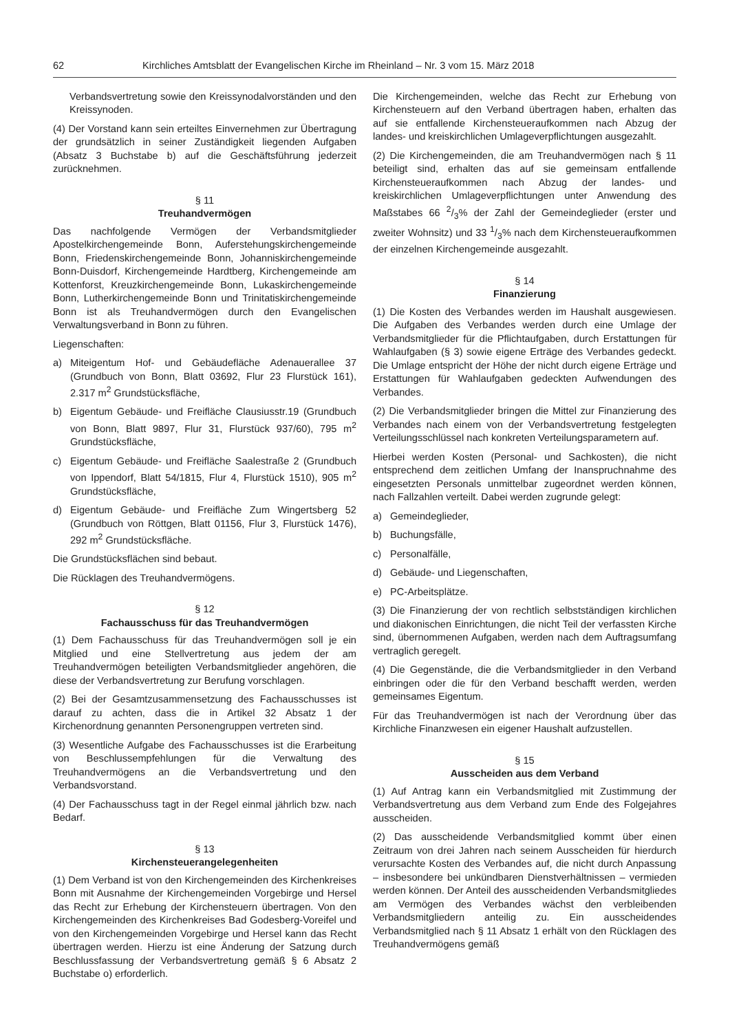62 Kirchliches Amtsblatt der Evangelischen Kirche im Rheinland – Nr. 3 vom 15. März 2018
Verbandsvertretung sowie den Kreissynodalvorständen und den Kreissynoden.
(4) Der Vorstand kann sein erteiltes Einvernehmen zur Übertragung der grundsätzlich in seiner Zuständigkeit liegenden Aufgaben (Absatz 3 Buchstabe b) auf die Geschäftsführung jederzeit zurücknehmen.
§ 11
Treuhandvermögen
Das nachfolgende Vermögen der Verbandsmitglieder Apostelkirchengemeinde Bonn, Auferstehungskirchengemeinde Bonn, Friedenskirchengemeinde Bonn, Johanniskirchengemeinde Bonn-Duisdorf, Kirchengemeinde Hardtberg, Kirchengemeinde am Kottenforst, Kreuzkirchengemeinde Bonn, Lukaskirchengemeinde Bonn, Lutherkirchengemeinde Bonn und Trinitatiskirchengemeinde Bonn ist als Treuhandvermögen durch den Evangelischen Verwaltungsverband in Bonn zu führen.
Liegenschaften:
a) Miteigentum Hof- und Gebäudefläche Adenauerallee 37 (Grundbuch von Bonn, Blatt 03692, Flur 23 Flurstück 161), 2.317 m<sup>2</sup> Grundstücksfläche,
b) Eigentum Gebäude- und Freifläche Clausiusstr.19 (Grundbuch von Bonn, Blatt 9897, Flur 31, Flurstück 937/60), 795 m<sup>2</sup> Grundstücksfläche,
c) Eigentum Gebäude- und Freifläche Saalestraße 2 (Grundbuch von Ippendorf, Blatt 54/1815, Flur 4, Flurstück 1510), 905 m<sup>2</sup> Grundstücksfläche,
d) Eigentum Gebäude- und Freifläche Zum Wingertsberg 52 (Grundbuch von Röttgen, Blatt 01156, Flur 3, Flurstück 1476), 292 m<sup>2</sup> Grundstücksfläche.
Die Grundstücksflächen sind bebaut.
Die Rücklagen des Treuhandvermögens.
§ 12
Fachausschuss für das Treuhandvermögen
(1) Dem Fachausschuss für das Treuhandvermögen soll je ein Mitglied und eine Stellvertretung aus jedem der am Treuhandvermögen beteiligten Verbandsmitglieder angehören, die diese der Verbandsvertretung zur Berufung vorschlagen.
(2) Bei der Gesamtzusammensetzung des Fachausschusses ist darauf zu achten, dass die in Artikel 32 Absatz 1 der Kirchenordnung genannten Personengruppen vertreten sind.
(3) Wesentliche Aufgabe des Fachausschusses ist die Erarbeitung von Beschlussempfehlungen für die Verwaltung des Treuhandvermögens an die Verbandsvertretung und den Verbandsvorstand.
(4) Der Fachausschuss tagt in der Regel einmal jährlich bzw. nach Bedarf.
§ 13
Kirchensteuerangelegenheiten
(1) Dem Verband ist von den Kirchengemeinden des Kirchenkreises Bonn mit Ausnahme der Kirchengemeinden Vorgebirge und Hersel das Recht zur Erhebung der Kirchensteuern übertragen. Von den Kirchengemeinden des Kirchenkreises Bad Godesberg-Voreifel und von den Kirchengemeinden Vorgebirge und Hersel kann das Recht übertragen werden. Hierzu ist eine Änderung der Satzung durch Beschlussfassung der Verbandsvertretung gemäß § 6 Absatz 2 Buchstabe o) erforderlich.
Die Kirchengemeinden, welche das Recht zur Erhebung von Kirchensteuern auf den Verband übertragen haben, erhalten das auf sie entfallende Kirchensteueraufkommen nach Abzug der landes- und kreiskirchlichen Umlageverpflichtungen ausgezahlt.
(2) Die Kirchengemeinden, die am Treuhandvermögen nach § 11 beteiligt sind, erhalten das auf sie gemeinsam entfallende Kirchensteueraufkommen nach Abzug der landes- und kreiskirchlichen Umlageverpflichtungen unter Anwendung des Maßstabes 66 2/3% der Zahl der Gemeindeglieder (erster und zweiter Wohnsitz) und 33 1/3% nach dem Kirchensteueraufkommen der einzelnen Kirchengemeinde ausgezahlt.
§ 14
Finanzierung
(1) Die Kosten des Verbandes werden im Haushalt ausgewiesen. Die Aufgaben des Verbandes werden durch eine Umlage der Verbandsmitglieder für die Pflichtaufgaben, durch Erstattungen für Wahlaufgaben (§ 3) sowie eigene Erträge des Verbandes gedeckt. Die Umlage entspricht der Höhe der nicht durch eigene Erträge und Erstattungen für Wahlaufgaben gedeckten Aufwendungen des Verbandes.
(2) Die Verbandsmitglieder bringen die Mittel zur Finanzierung des Verbandes nach einem von der Verbandsvertretung festgelegten Verteilungsschlüssel nach konkreten Verteilungsparametern auf.
Hierbei werden Kosten (Personal- und Sachkosten), die nicht entsprechend dem zeitlichen Umfang der Inanspruchnahme des eingesetzten Personals unmittelbar zugeordnet werden können, nach Fallzahlen verteilt. Dabei werden zugrunde gelegt:
a) Gemeindeglieder,
b) Buchungsfälle,
c) Personalfälle,
d) Gebäude- und Liegenschaften,
e) PC-Arbeitsplätze.
(3) Die Finanzierung der von rechtlich selbstständigen kirchlichen und diakonischen Einrichtungen, die nicht Teil der verfassten Kirche sind, übernommenen Aufgaben, werden nach dem Auftragsumfang vertraglich geregelt.
(4) Die Gegenstände, die die Verbandsmitglieder in den Verband einbringen oder die für den Verband beschafft werden, werden gemeinsames Eigentum.
Für das Treuhandvermögen ist nach der Verordnung über das Kirchliche Finanzwesen ein eigener Haushalt aufzustellen.
§ 15
Ausscheiden aus dem Verband
(1) Auf Antrag kann ein Verbandsmitglied mit Zustimmung der Verbandsvertretung aus dem Verband zum Ende des Folgejahres ausscheiden.
(2) Das ausscheidende Verbandsmitglied kommt über einen Zeitraum von drei Jahren nach seinem Ausscheiden für hierdurch verursachte Kosten des Verbandes auf, die nicht durch Anpassung – insbesondere bei unkündbaren Dienstverhältnissen – vermieden werden können. Der Anteil des ausscheidenden Verbandsmitgliedes am Vermögen des Verbandes wächst den verbleibenden Verbandsmitgliedern anteilig zu. Ein ausscheidendes Verbandsmitglied nach § 11 Absatz 1 erhält von den Rücklagen des Treuhandvermögens gemäß